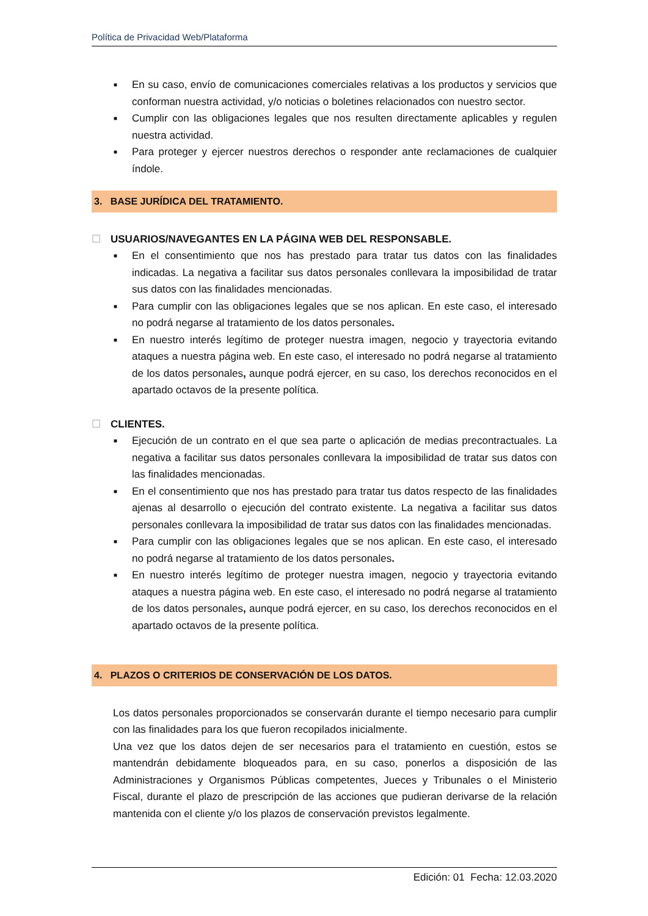Política de Privacidad Web/Plataforma
■ En su caso, envío de comunicaciones comerciales relativas a los productos y servicios que conforman nuestra actividad, y/o noticias o boletines relacionados con nuestro sector.
■ Cumplir con las obligaciones legales que nos resulten directamente aplicables y regulen nuestra actividad.
■ Para proteger y ejercer nuestros derechos o responder ante reclamaciones de cualquier índole.
3. BASE JURÍDICA DEL TRATAMIENTO.
☐ USUARIOS/NAVEGANTES EN LA PÁGINA WEB DEL RESPONSABLE.
■ En el consentimiento que nos has prestado para tratar tus datos con las finalidades indicadas. La negativa a facilitar sus datos personales conllevara la imposibilidad de tratar sus datos con las finalidades mencionadas.
■ Para cumplir con las obligaciones legales que se nos aplican. En este caso, el interesado no podrá negarse al tratamiento de los datos personales.
■ En nuestro interés legítimo de proteger nuestra imagen, negocio y trayectoria evitando ataques a nuestra página web. En este caso, el interesado no podrá negarse al tratamiento de los datos personales, aunque podrá ejercer, en su caso, los derechos reconocidos en el apartado octavos de la presente política.
☐ CLIENTES.
■ Ejecución de un contrato en el que sea parte o aplicación de medias precontractuales. La negativa a facilitar sus datos personales conllevara la imposibilidad de tratar sus datos con las finalidades mencionadas.
■ En el consentimiento que nos has prestado para tratar tus datos respecto de las finalidades ajenas al desarrollo o ejecución del contrato existente. La negativa a facilitar sus datos personales conllevara la imposibilidad de tratar sus datos con las finalidades mencionadas.
■ Para cumplir con las obligaciones legales que se nos aplican. En este caso, el interesado no podrá negarse al tratamiento de los datos personales.
■ En nuestro interés legítimo de proteger nuestra imagen, negocio y trayectoria evitando ataques a nuestra página web. En este caso, el interesado no podrá negarse al tratamiento de los datos personales, aunque podrá ejercer, en su caso, los derechos reconocidos en el apartado octavos de la presente política.
4. PLAZOS O CRITERIOS DE CONSERVACIÓN DE LOS DATOS.
Los datos personales proporcionados se conservarán durante el tiempo necesario para cumplir con las finalidades para los que fueron recopilados inicialmente.
Una vez que los datos dejen de ser necesarios para el tratamiento en cuestión, estos se mantendrán debidamente bloqueados para, en su caso, ponerlos a disposición de las Administraciones y Organismos Públicas competentes, Jueces y Tribunales o el Ministerio Fiscal, durante el plazo de prescripción de las acciones que pudieran derivarse de la relación mantenida con el cliente y/o los plazos de conservación previstos legalmente.
Edición: 01 Fecha: 12.03.2020